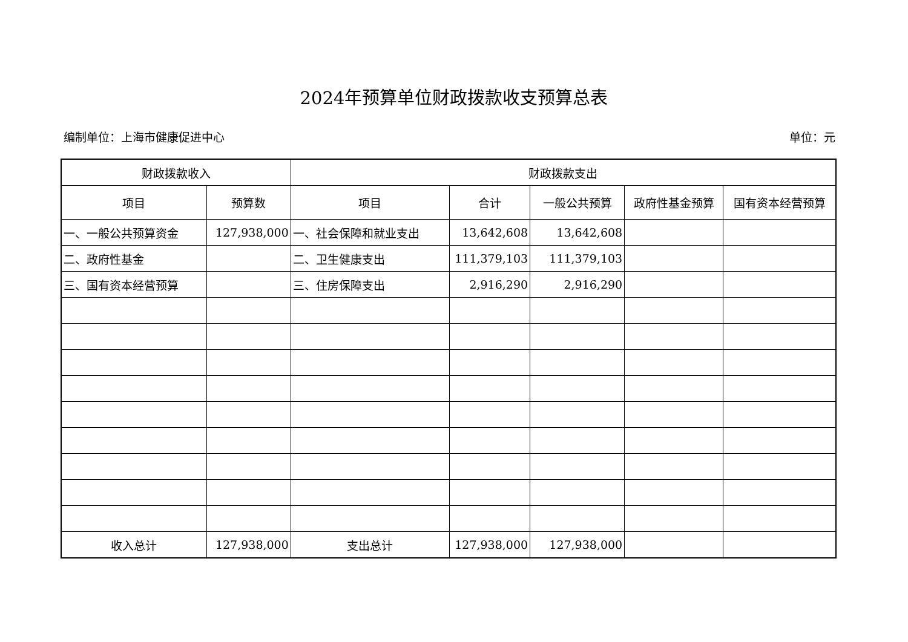2024年预算单位财政拨款收支预算总表
编制单位：上海市健康促进中心 单位：元
| 财政拨款收入 | | 财政拨款支出 | | | | |
| --- | --- | --- | --- | --- | --- | --- |
| 项目 | 预算数 | 项目 | 合计 | 一般公共预算 | 政府性基金预算 | 国有资本经营预算 |
| 一、一般公共预算资金 | 127,938,000 | 一、社会保障和就业支出 | 13,642,608 | 13,642,608 | | |
| 二、政府性基金 | | 二、卫生健康支出 | 111,379,103 | 111,379,103 | | |
| 三、国有资本经营预算 | | 三、住房保障支出 | 2,916,290 | 2,916,290 | | |
| 收入总计 | 127,938,000 | 支出总计 | 127,938,000 | 127,938,000 | | |